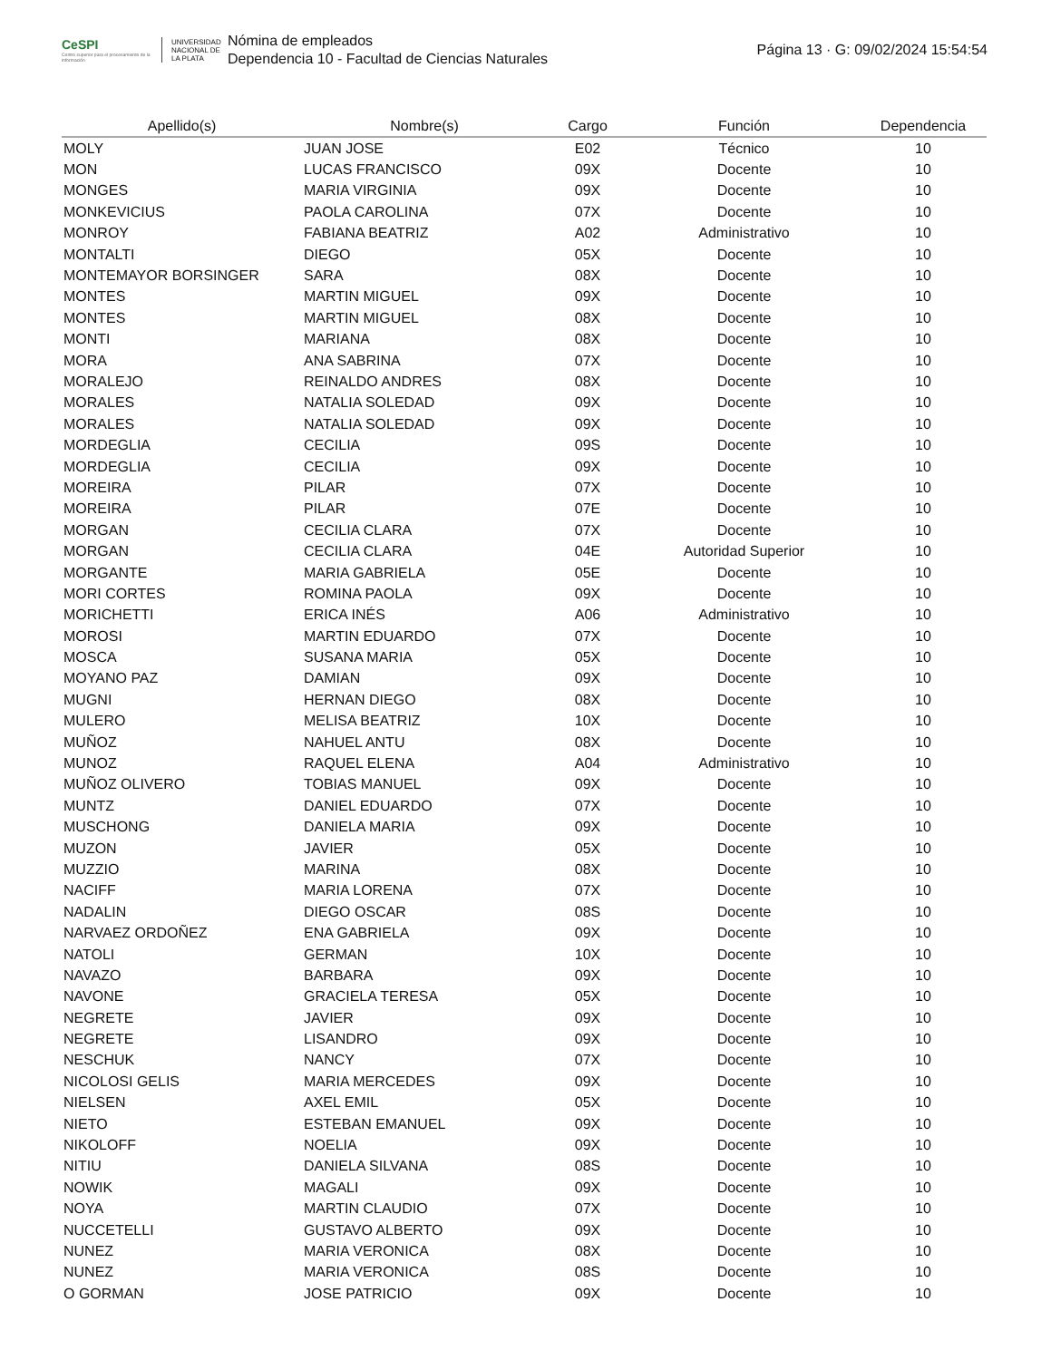CeSPI
Centro superior para el procesamiento de la información
UNIVERSIDAD NACIONAL DE LA PLATA
Nómina de empleados
Dependencia 10 - Facultad de Ciencias Naturales
Página 13 · G: 09/02/2024 15:54:54
| Apellido(s) | Nombre(s) | Cargo | Función | Dependencia |
| --- | --- | --- | --- | --- |
| MOLY | JUAN JOSE | E02 | Técnico | 10 |
| MON | LUCAS FRANCISCO | 09X | Docente | 10 |
| MONGES | MARIA VIRGINIA | 09X | Docente | 10 |
| MONKEVICIUS | PAOLA CAROLINA | 07X | Docente | 10 |
| MONROY | FABIANA BEATRIZ | A02 | Administrativo | 10 |
| MONTALTI | DIEGO | 05X | Docente | 10 |
| MONTEMAYOR BORSINGER | SARA | 08X | Docente | 10 |
| MONTES | MARTIN MIGUEL | 09X | Docente | 10 |
| MONTES | MARTIN MIGUEL | 08X | Docente | 10 |
| MONTI | MARIANA | 08X | Docente | 10 |
| MORA | ANA SABRINA | 07X | Docente | 10 |
| MORALEJO | REINALDO ANDRES | 08X | Docente | 10 |
| MORALES | NATALIA SOLEDAD | 09X | Docente | 10 |
| MORALES | NATALIA SOLEDAD | 09X | Docente | 10 |
| MORDEGLIA | CECILIA | 09S | Docente | 10 |
| MORDEGLIA | CECILIA | 09X | Docente | 10 |
| MOREIRA | PILAR | 07X | Docente | 10 |
| MOREIRA | PILAR | 07E | Docente | 10 |
| MORGAN | CECILIA CLARA | 07X | Docente | 10 |
| MORGAN | CECILIA CLARA | 04E | Autoridad Superior | 10 |
| MORGANTE | MARIA GABRIELA | 05E | Docente | 10 |
| MORI CORTES | ROMINA PAOLA | 09X | Docente | 10 |
| MORICHETTI | ERICA INÉS | A06 | Administrativo | 10 |
| MOROSI | MARTIN EDUARDO | 07X | Docente | 10 |
| MOSCA | SUSANA MARIA | 05X | Docente | 10 |
| MOYANO PAZ | DAMIAN | 09X | Docente | 10 |
| MUGNI | HERNAN DIEGO | 08X | Docente | 10 |
| MULERO | MELISA BEATRIZ | 10X | Docente | 10 |
| MUÑOZ | NAHUEL ANTU | 08X | Docente | 10 |
| MUNOZ | RAQUEL ELENA | A04 | Administrativo | 10 |
| MUÑOZ OLIVERO | TOBIAS MANUEL | 09X | Docente | 10 |
| MUNTZ | DANIEL EDUARDO | 07X | Docente | 10 |
| MUSCHONG | DANIELA MARIA | 09X | Docente | 10 |
| MUZON | JAVIER | 05X | Docente | 10 |
| MUZZIO | MARINA | 08X | Docente | 10 |
| NACIFF | MARIA LORENA | 07X | Docente | 10 |
| NADALIN | DIEGO OSCAR | 08S | Docente | 10 |
| NARVAEZ ORDOÑEZ | ENA GABRIELA | 09X | Docente | 10 |
| NATOLI | GERMAN | 10X | Docente | 10 |
| NAVAZO | BARBARA | 09X | Docente | 10 |
| NAVONE | GRACIELA TERESA | 05X | Docente | 10 |
| NEGRETE | JAVIER | 09X | Docente | 10 |
| NEGRETE | LISANDRO | 09X | Docente | 10 |
| NESCHUK | NANCY | 07X | Docente | 10 |
| NICOLOSI GELIS | MARIA MERCEDES | 09X | Docente | 10 |
| NIELSEN | AXEL EMIL | 05X | Docente | 10 |
| NIETO | ESTEBAN EMANUEL | 09X | Docente | 10 |
| NIKOLOFF | NOELIA | 09X | Docente | 10 |
| NITIU | DANIELA SILVANA | 08S | Docente | 10 |
| NOWIK | MAGALI | 09X | Docente | 10 |
| NOYA | MARTIN CLAUDIO | 07X | Docente | 10 |
| NUCCETELLI | GUSTAVO ALBERTO | 09X | Docente | 10 |
| NUNEZ | MARIA VERONICA | 08X | Docente | 10 |
| NUNEZ | MARIA VERONICA | 08S | Docente | 10 |
| O GORMAN | JOSE PATRICIO | 09X | Docente | 10 |